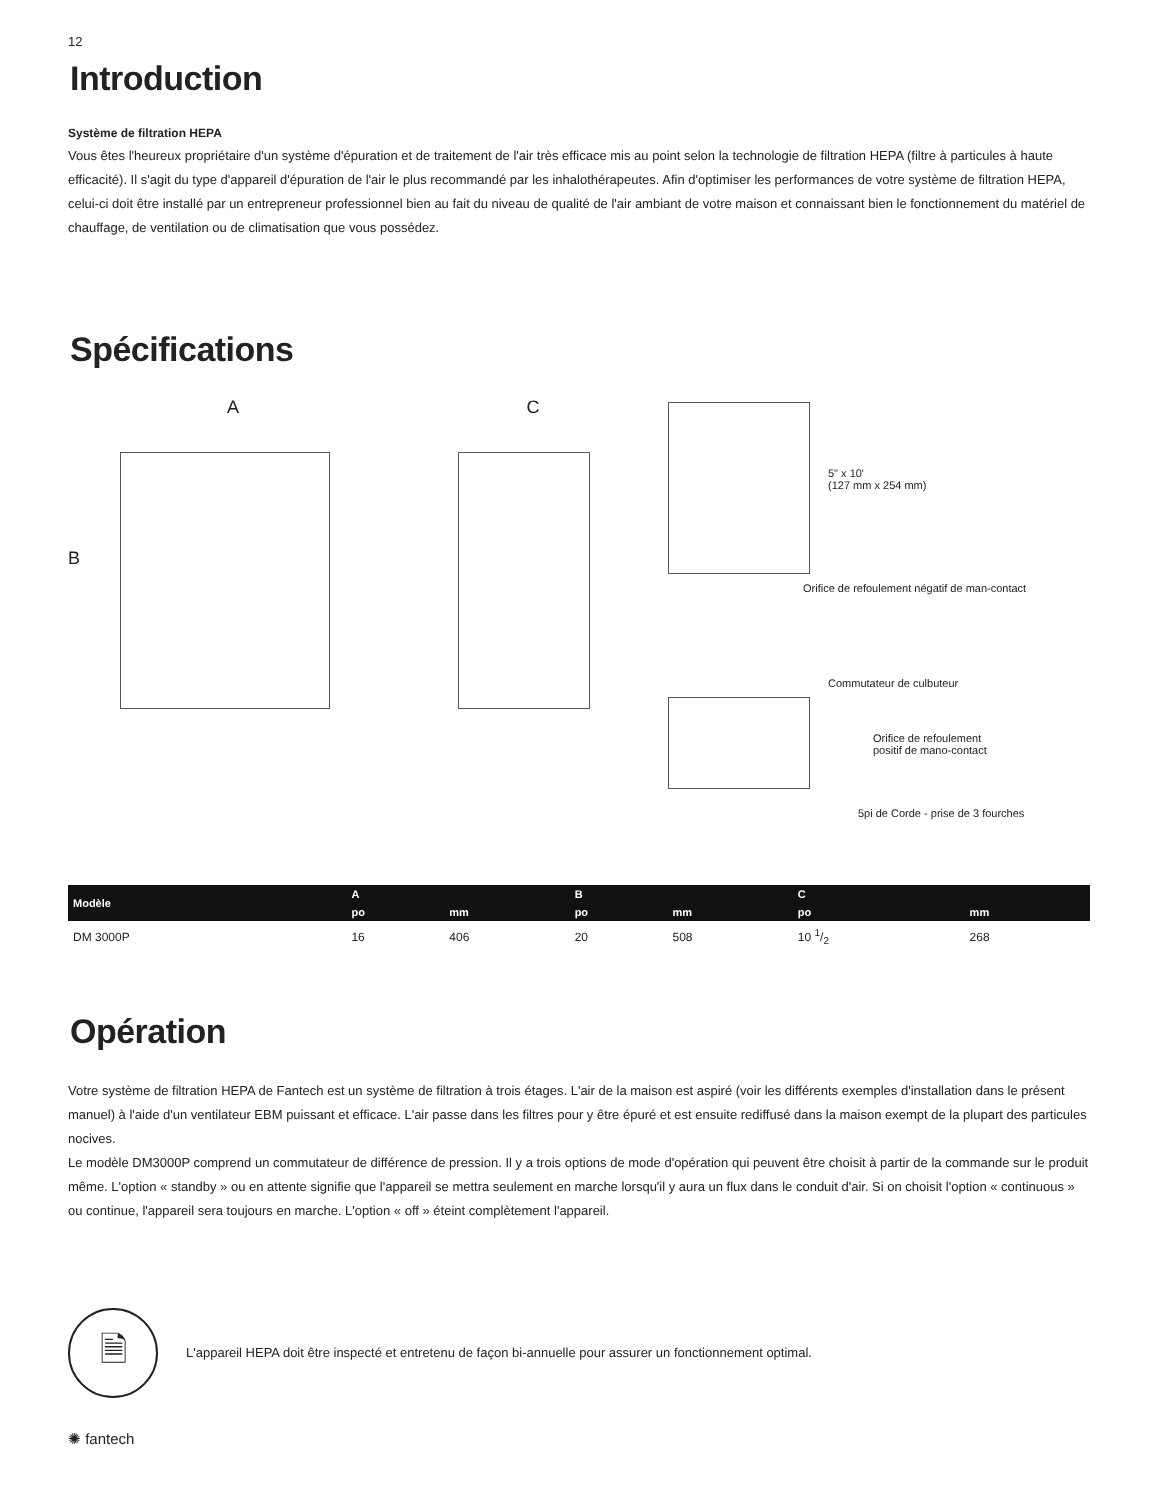12
Introduction
Système de filtration HEPA
Vous êtes l'heureux propriétaire d'un système d'épuration et de traitement de l'air très efficace mis au point selon la technologie de filtration HEPA (filtre à particules à haute efficacité). Il s'agit du type d'appareil d'épuration de l'air le plus recommandé par les inhalothérapeutes. Afin d'optimiser les performances de votre système de filtration HEPA, celui-ci doit être installé par un entrepreneur professionnel bien au fait du niveau de qualité de l'air ambiant de votre maison et connaissant bien le fonctionnement du matériel de chauffage, de ventilation ou de climatisation que vous possédez.
Spécifications
A
B
C
5" x 10'
(127 mm x 254 mm)
Orifice de refoulement négatif de man-contact
Commutateur de culbuteur
Orifice de refoulement
positif de mano-contact
5pi de Corde - prise de 3 fourches
| Modèle | A | | B | | C | |
| --- | --- | --- | --- | --- | --- | --- |
| | po | mm | po | mm | po | mm |
| DM 3000P | 16 | 406 | 20 | 508 | 10 1/2 | 268 |
Opération
Votre système de filtration HEPA de Fantech est un système de filtration à trois étages. L'air de la maison est aspiré (voir les différents exemples d'installation dans le présent manuel) à l'aide d'un ventilateur EBM puissant et efficace. L'air passe dans les filtres pour y être épuré et est ensuite rediffusé dans la maison exempt de la plupart des particules nocives.
Le modèle DM3000P comprend un commutateur de différence de pression. Il y a trois options de mode d'opération qui peuvent être choisit à partir de la commande sur le produit même. L'option « standby » ou en attente signifie que l'appareil se mettra seulement en marche lorsqu'il y aura un flux dans le conduit d'air. Si on choisit l'option « continuous » ou continue, l'appareil sera toujours en marche. L'option « off » éteint complètement l'appareil.
🗎
L'appareil HEPA doit être inspecté et entretenu de façon bi-annuelle pour assurer un fonctionnement optimal.
✺ fantech